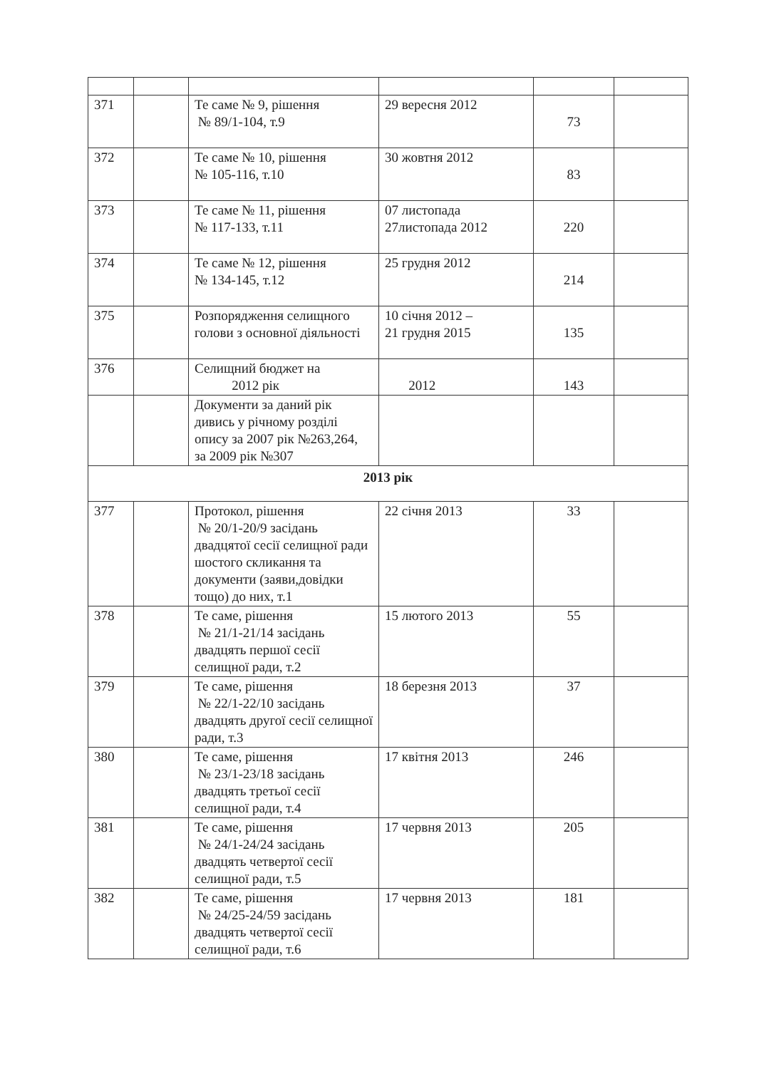| 371 | | Те саме № 9, рішення № 89/1-104, т.9 | 29 вересня 2012 | 73 | |
| 372 | | Те саме № 10, рішення № 105-116, т.10 | 30 жовтня 2012 | 83 | |
| 373 | | Те саме № 11, рішення № 117-133, т.11 | 07 листопада 27листопада 2012 | 220 | |
| 374 | | Те саме № 12, рішення № 134-145, т.12 | 25 грудня 2012 | 214 | |
| 375 | | Розпорядження селищного голови з основної діяльності | 10 січня 2012 – 21 грудня 2015 | 135 | |
| 376 | | Селищний бюджет на 2012 рік | 2012 | 143 | |
| | | Документи за даний рік дивись у річному розділі опису за 2007 рік №263,264, за 2009 рік №307 | | | |
| 2013 рік | | | | | |
| 377 | | Протокол, рішення № 20/1-20/9 засідань двадцятої сесії селищної ради шостого скликання та документи (заяви,довідки тощо) до них, т.1 | 22 січня 2013 | 33 | |
| 378 | | Те саме, рішення № 21/1-21/14 засідань двадцять першої сесії селищної ради, т.2 | 15 лютого 2013 | 55 | |
| 379 | | Те саме, рішення № 22/1-22/10 засідань двадцять другої сесії селищної ради, т.3 | 18 березня 2013 | 37 | |
| 380 | | Те саме, рішення № 23/1-23/18 засідань двадцять третьої сесії селищної ради, т.4 | 17 квітня 2013 | 246 | |
| 381 | | Те саме, рішення № 24/1-24/24 засідань двадцять четвертої сесії селищної ради, т.5 | 17 червня 2013 | 205 | |
| 382 | | Те саме, рішення № 24/25-24/59 засідань двадцять четвертої сесії селищної ради, т.6 | 17 червня 2013 | 181 | |